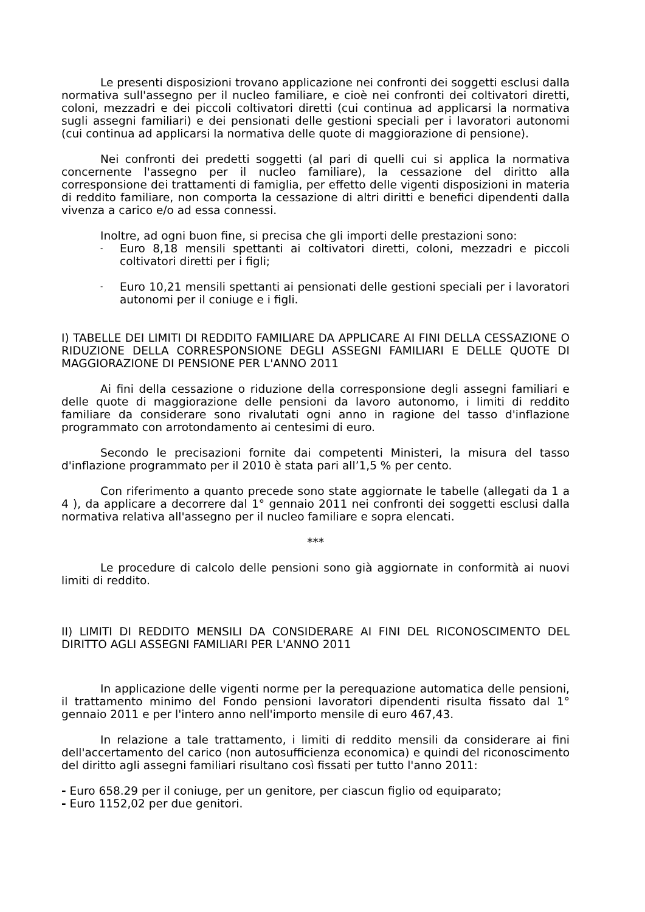Le presenti disposizioni trovano applicazione nei confronti dei soggetti esclusi dalla normativa sull'assegno per il nucleo familiare, e cioè nei confronti dei coltivatori diretti, coloni, mezzadri e dei piccoli coltivatori diretti (cui continua ad applicarsi la normativa sugli assegni familiari) e dei pensionati delle gestioni speciali per i lavoratori autonomi (cui continua ad applicarsi la normativa delle quote di maggiorazione di pensione).
Nei confronti dei predetti soggetti (al pari di quelli cui si applica la normativa concernente l'assegno per il nucleo familiare), la cessazione del diritto alla corresponsione dei trattamenti di famiglia, per effetto delle vigenti disposizioni in materia di reddito familiare, non comporta la cessazione di altri diritti e benefici dipendenti dalla vivenza a carico e/o ad essa connessi.
Inoltre, ad ogni buon fine, si precisa che gli importi delle prestazioni sono:
- Euro 8,18 mensili spettanti ai coltivatori diretti, coloni, mezzadri e piccoli coltivatori diretti per i figli;
- Euro 10,21 mensili spettanti ai pensionati delle gestioni speciali per i lavoratori autonomi per il coniuge e i figli.
I) TABELLE DEI LIMITI DI REDDITO FAMILIARE DA APPLICARE AI FINI DELLA CESSAZIONE O RIDUZIONE DELLA CORRESPONSIONE DEGLI ASSEGNI FAMILIARI E DELLE QUOTE DI MAGGIORAZIONE DI PENSIONE PER L'ANNO 2011
Ai fini della cessazione o riduzione della corresponsione degli assegni familiari e delle quote di maggiorazione delle pensioni da lavoro autonomo, i limiti di reddito familiare da considerare sono rivalutati ogni anno in ragione del tasso d'inflazione programmato con arrotondamento ai centesimi di euro.
Secondo le precisazioni fornite dai competenti Ministeri, la misura del tasso d'inflazione programmato per il 2010 è stata pari all’1,5 % per cento.
Con riferimento a quanto precede sono state aggiornate le tabelle (allegati da 1 a 4 ), da applicare a decorrere dal 1° gennaio 2011 nei confronti dei soggetti esclusi dalla normativa relativa all'assegno per il nucleo familiare e sopra elencati.
***
Le procedure di calcolo delle pensioni sono già aggiornate in conformità ai nuovi limiti di reddito.
II) LIMITI DI REDDITO MENSILI DA CONSIDERARE AI FINI DEL RICONOSCIMENTO DEL DIRITTO AGLI ASSEGNI FAMILIARI PER L'ANNO 2011
In applicazione delle vigenti norme per la perequazione automatica delle pensioni, il trattamento minimo del Fondo pensioni lavoratori dipendenti risulta fissato dal 1° gennaio 2011 e per l'intero anno nell'importo mensile di euro 467,43.
In relazione a tale trattamento, i limiti di reddito mensili da considerare ai fini dell'accertamento del carico (non autosufficienza economica) e quindi del riconoscimento del diritto agli assegni familiari risultano così fissati per tutto l'anno 2011:
- Euro 658.29 per il coniuge, per un genitore, per ciascun figlio od equiparato;
- Euro 1152,02 per due genitori.